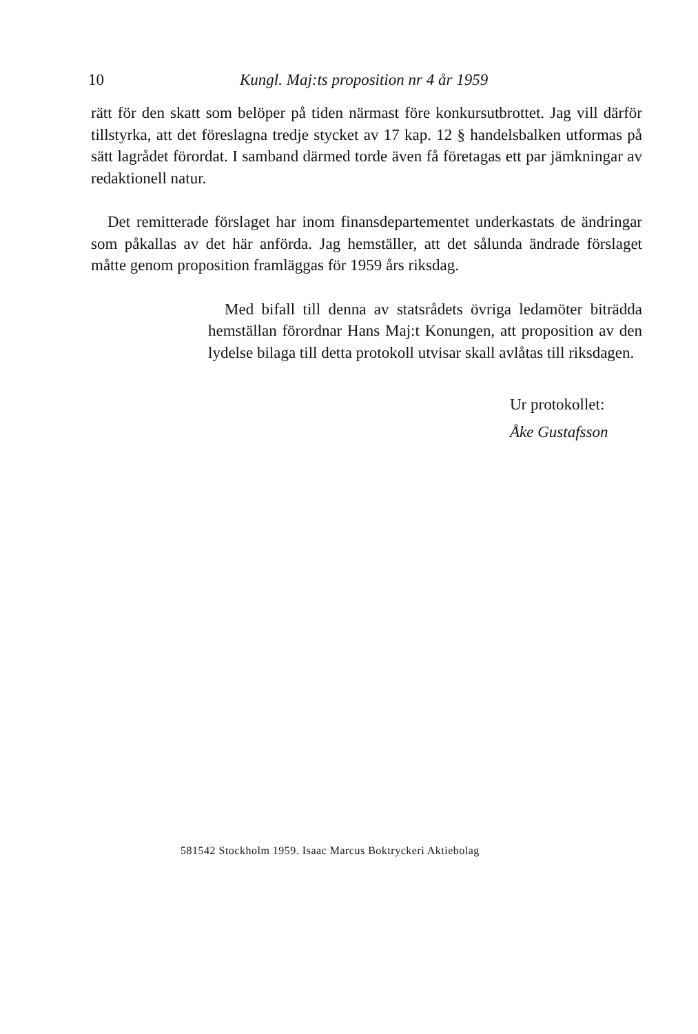10 Kungl. Maj:ts proposition nr 4 år 1959
rätt för den skatt som belöper på tiden närmast före konkursutbrottet. Jag vill därför tillstyrka, att det föreslagna tredje stycket av 17 kap. 12 § handelsbalken utformas på sätt lagrådet förordat. I samband därmed torde även få företagas ett par jämkningar av redaktionell natur.
Det remitterade förslaget har inom finansdepartementet underkastats de ändringar som påkallas av det här anförda. Jag hemställer, att det sålunda ändrade förslaget måtte genom proposition framläggas för 1959 års riksdag.
Med bifall till denna av statsrådets övriga ledamöter biträdda hemställan förordnar Hans Maj:t Konungen, att proposition av den lydelse bilaga till detta protokoll utvisar skall avlåtas till riksdagen.
Ur protokollet:
Åke Gustafsson
581542 Stockholm 1959. Isaac Marcus Boktryckeri Aktiebolag